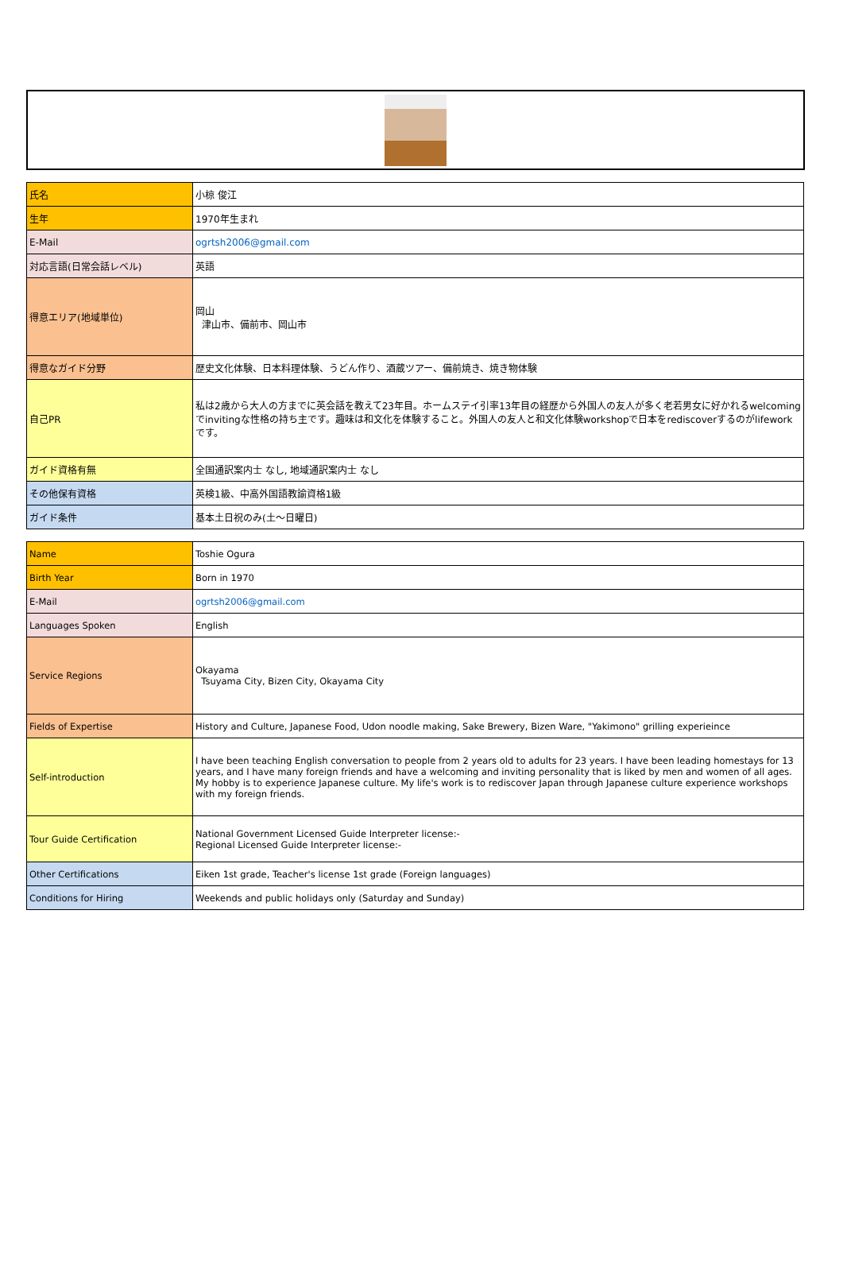| 氏名 | 小椋 俊江 |
| 生年 | 1970年生まれ |
| E-Mail | ogrtsh2006@gmail.com |
| 対応言語(日常会話レベル) | 英語 |
| 得意エリア(地域単位) | 岡山 津山市、備前市、岡山市 |
| 得意なガイド分野 | 歴史文化体験、日本料理体験、うどん作り、酒蔵ツアー、備前焼き、焼き物体験 |
| 自己PR | 私は2歳から大人の方までに英会話を教えて23年目。ホームステイ引率13年目の経歴から外国人の友人が多く老若男女に好かれるwelcomingでinvitingな性格の持ち主です。趣味は和文化を体験すること。外国人の友人と和文化体験workshopで日本をrediscoverするのがlifeworkです。 |
| ガイド資格有無 | 全国通訳案内士 なし, 地域通訳案内士 なし |
| その他保有資格 | 英検1級、中高外国語教諭資格1級 |
| ガイド条件 | 基本土日祝のみ(土〜日曜日) |
| Name | Toshie Ogura |
| Birth Year | Born in 1970 |
| E-Mail | ogrtsh2006@gmail.com |
| Languages Spoken | English |
| Service Regions | Okayama Tsuyama City, Bizen City, Okayama City |
| Fields of Expertise | History and Culture, Japanese Food, Udon noodle making, Sake Brewery, Bizen Ware, "Yakimono" grilling experieince |
| Self-introduction | I have been teaching English conversation to people from 2 years old to adults for 23 years. I have been leading homestays for 13 years, and I have many foreign friends and have a welcoming and inviting personality that is liked by men and women of all ages. My hobby is to experience Japanese culture. My life's work is to rediscover Japan through Japanese culture experience workshops with my foreign friends. |
| Tour Guide Certification | National Government Licensed Guide Interpreter license:- Regional Licensed Guide Interpreter license:- |
| Other Certifications | Eiken 1st grade, Teacher's license 1st grade (Foreign languages) |
| Conditions for Hiring | Weekends and public holidays only (Saturday and Sunday) |